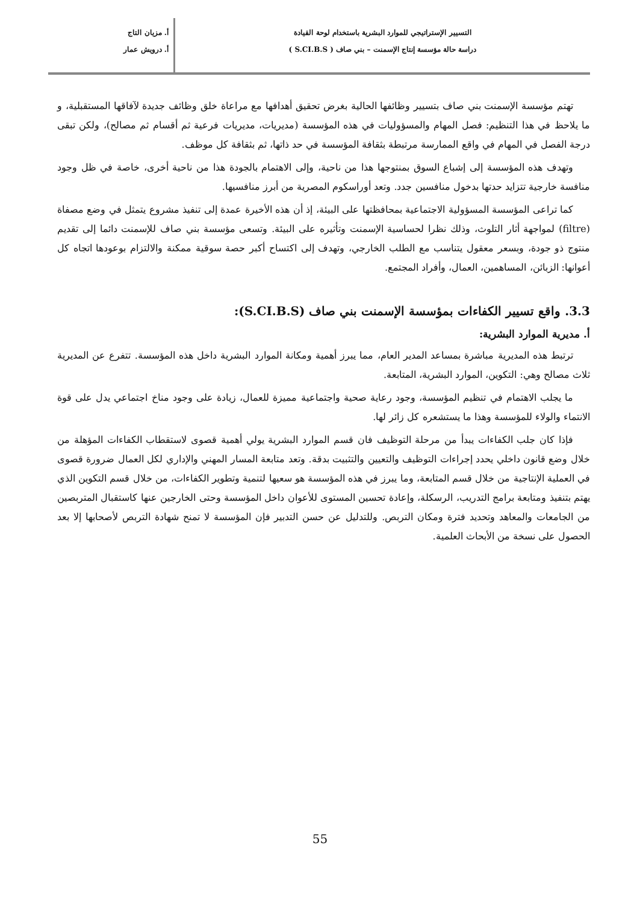التسيير الإستراتيجي للموارد البشرية باستخدام لوحة القيادة
دراسة حالة مؤسسة إنتاج الإسمنت – بني صاف ( S.CI.B.S )
أ. مزيان التاج
أ. درويش عمار
تهتم مؤسسة الإسمنت بني صاف بتسيير وظائفها الحالية بغرض تحقيق أهدافها مع مراعاة خلق وظائف جديدة لآفاقها المستقبلية، و ما يلاحظ في هذا التنظيم: فصل المهام والمسؤوليات في هذه المؤسسة (مديريات، مديريات فرعية ثم أقسام ثم مصالح)، ولكن تبقى درجة الفصل في المهام في واقع الممارسة مرتبطة بثقافة المؤسسة في حد ذاتها، ثم بثقافة كل موظف.
وتهدف هذه المؤسسة إلى إشباع السوق بمنتوجها هذا من ناحية، وإلى الاهتمام بالجودة هذا من ناحية أخرى، خاصة في ظل وجود منافسة خارجية تتزايد حدتها بدخول منافسين جدد. وتعد أوراسكوم المصرية من أبرز منافسيها.
كما تراعى المؤسسة المسؤولية الاجتماعية بمحافظتها على البيئة، إذ أن هذه الأخيرة عمدة إلى تنفيذ مشروع يتمثل في وضع مصفاة (filtre) لمواجهة أثار التلوث، وذلك نظرا لحساسية الإسمنت وتأثيره على البيئة. وتسعى مؤسسة بني صاف للإسمنت دائما إلى تقديم منتوج ذو جودة، وبسعر معقول يتناسب مع الطلب الخارجي، وتهدف إلى اكتساح أكبر حصة سوقية ممكنة والالتزام بوعودها اتجاه كل أعوانها: الزبائن، المساهمين، العمال، وأفراد المجتمع.
3.3. واقع تسيير الكفاءات بمؤسسة الإسمنت بني صاف (S.CI.B.S):
أ. مديرية الموارد البشرية:
ترتبط هذه المديرية مباشرة بمساعد المدير العام، مما يبرز أهمية ومكانة الموارد البشرية داخل هذه المؤسسة. تتفرع عن المديرية ثلاث مصالح وهي: التكوين، الموارد البشرية، المتابعة.
ما يجلب الاهتمام في تنظيم المؤسسة، وجود رعاية صحية واجتماعية مميزة للعمال، زيادة على وجود مناخ اجتماعي يدل على قوة الانتماء والولاء للمؤسسة وهذا ما يستشعره كل زائر لها.
فإذا كان جلب الكفاءات يبدأ من مرحلة التوظيف فان قسم الموارد البشرية يولي أهمية قصوى لاستقطاب الكفاءات المؤهلة من خلال وضع قانون داخلي يحدد إجراءات التوظيف والتعيين والتثبيت بدقة. وتعد متابعة المسار المهني والإداري لكل العمال ضرورة قصوى في العملية الإنتاجية من خلال قسم المتابعة، وما يبرز في هذه المؤسسة هو سعيها لتنمية وتطوير الكفاءات، من خلال قسم التكوين الذي يهتم بتنفيذ ومتابعة برامج التدريب، الرسكلة، وإعادة تحسين المستوى للأعوان داخل المؤسسة وحتى الخارجين عنها كاستقبال المتربصين من الجامعات والمعاهد وتحديد فترة ومكان التربص. وللتدليل عن حسن التدبير فإن المؤسسة لا تمنح شهادة التربص لأصحابها إلا بعد الحصول على نسخة من الأبحاث العلمية.
55